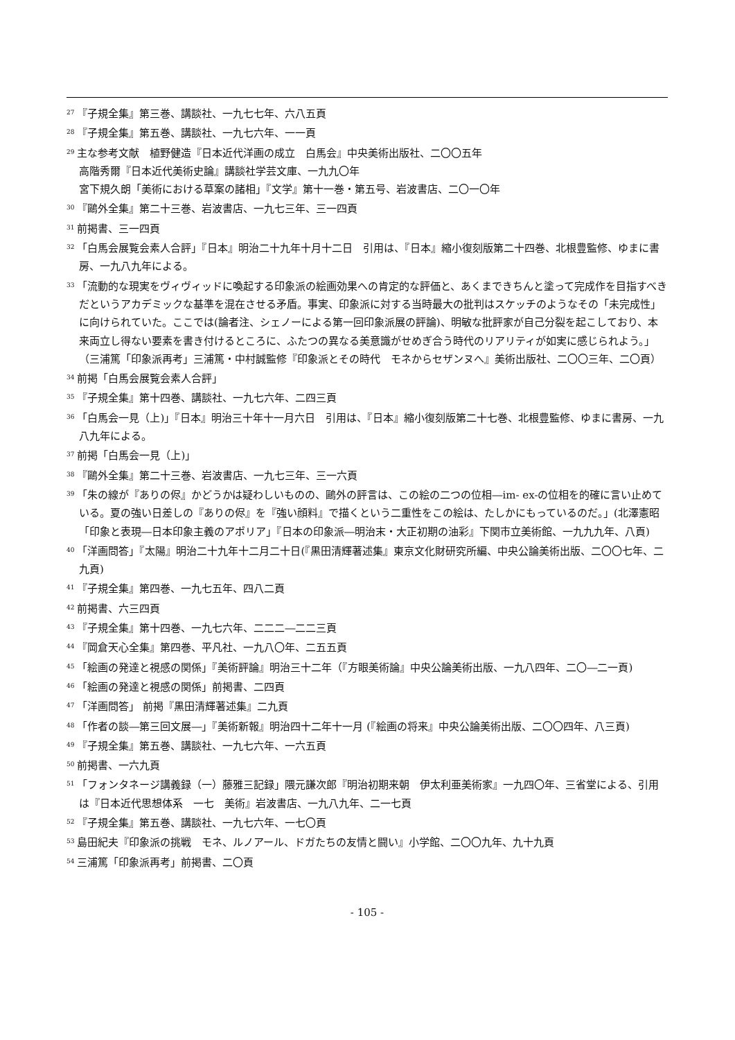<sup>27</sup>『子規全集』第三巻、講談社、一九七七年、六八五頁
<sup>28</sup>『子規全集』第五巻、講談社、一九七六年、一一頁
<sup>29</sup> 主な参考文献　植野健造『日本近代洋画の成立　白馬会』中央美術出版社、二〇〇五年
高階秀爾『日本近代美術史論』講談社学芸文庫、一九九〇年
宮下規久朗「美術における草案の諸相」『文学』第十一巻・第五号、岩波書店、二〇一〇年
<sup>30</sup>『鷗外全集』第二十三巻、岩波書店、一九七三年、三一四頁
<sup>31</sup> 前掲書、三一四頁
<sup>32</sup>「白馬会展覧会素人合評」『日本』明治二十九年十月十二日　引用は、『日本』縮小復刻版第二十四巻、北根豊監修、ゆまに書房、一九八九年による。
<sup>33</sup>「流動的な現実をヴィヴィッドに喚起する印象派の絵画効果への肯定的な評価と、あくまできちんと塗って完成作を目指すべきだというアカデミックな基準を混在させる矛盾。事実、印象派に対する当時最大の批判はスケッチのようなその「未完成性」に向けられていた。ここでは(論者注、シェノーによる第一回印象派展の評論)、明敏な批評家が自己分裂を起こしており、本来両立し得ない要素を書き付けるところに、ふたつの異なる美意識がせめぎ合う時代のリアリティが如実に感じられよう。」
（三浦篤「印象派再考」三浦篤・中村誠監修『印象派とその時代　モネからセザンヌへ』美術出版社、二〇〇三年、二〇頁）
<sup>34</sup> 前掲「白馬会展覧会素人合評」
<sup>35</sup>『子規全集』第十四巻、講談社、一九七六年、二四三頁
<sup>36</sup>「白馬会一見（上)」『日本』明治三十年十一月六日　引用は、『日本』縮小復刻版第二十七巻、北根豊監修、ゆまに書房、一九八九年による。
<sup>37</sup> 前掲「白馬会一見（上)」
<sup>38</sup>『鷗外全集』第二十三巻、岩波書店、一九七三年、三一六頁
<sup>39</sup>「朱の線が『ありの侭』かどうかは疑わしいものの、鷗外の評言は、この絵の二つの位相―im- ex-の位相を的確に言い止めている。夏の強い日差しの『ありの侭』を『強い顔料』で描くという二重性をこの絵は、たしかにもっているのだ。」(北澤憲昭「印象と表現―日本印象主義のアポリア」『日本の印象派―明治末・大正初期の油彩』下関市立美術館、一九九九年、八頁)
<sup>40</sup>「洋画問答」『太陽』明治二十九年十二月二十日(『黒田清輝著述集』東京文化財研究所編、中央公論美術出版、二〇〇七年、二九頁)
<sup>41</sup>『子規全集』第四巻、一九七五年、四八二頁
<sup>42</sup> 前掲書、六三四頁
<sup>43</sup>『子規全集』第十四巻、一九七六年、二二二―二二三頁
<sup>44</sup>『岡倉天心全集』第四巻、平凡社、一九八〇年、二五五頁
<sup>45</sup>「絵画の発達と視感の関係」『美術評論』明治三十二年（『方眼美術論』中央公論美術出版、一九八四年、二〇―二一頁)
<sup>46</sup>「絵画の発達と視感の関係」前掲書、二四頁
<sup>47</sup>「洋画問答」 前掲『黒田清輝著述集』二九頁
<sup>48</sup>「作者の談―第三回文展―」『美術新報』明治四十二年十一月 (『絵画の将来』中央公論美術出版、二〇〇四年、八三頁)
<sup>49</sup>『子規全集』第五巻、講談社、一九七六年、一六五頁
<sup>50</sup> 前掲書、一六九頁
<sup>51</sup>「フォンタネージ講義録（一）藤雅三記録」隈元謙次郎『明治初期来朝　伊太利亜美術家』一九四〇年、三省堂による、引用は『日本近代思想体系　一七　美術』岩波書店、一九八九年、二一七頁
<sup>52</sup>『子規全集』第五巻、講談社、一九七六年、一七〇頁
<sup>53</sup> 島田紀夫『印象派の挑戦　モネ、ルノアール、ドガたちの友情と闘い』小学館、二〇〇九年、九十九頁
<sup>54</sup> 三浦篤「印象派再考」前掲書、二〇頁
- 105 -